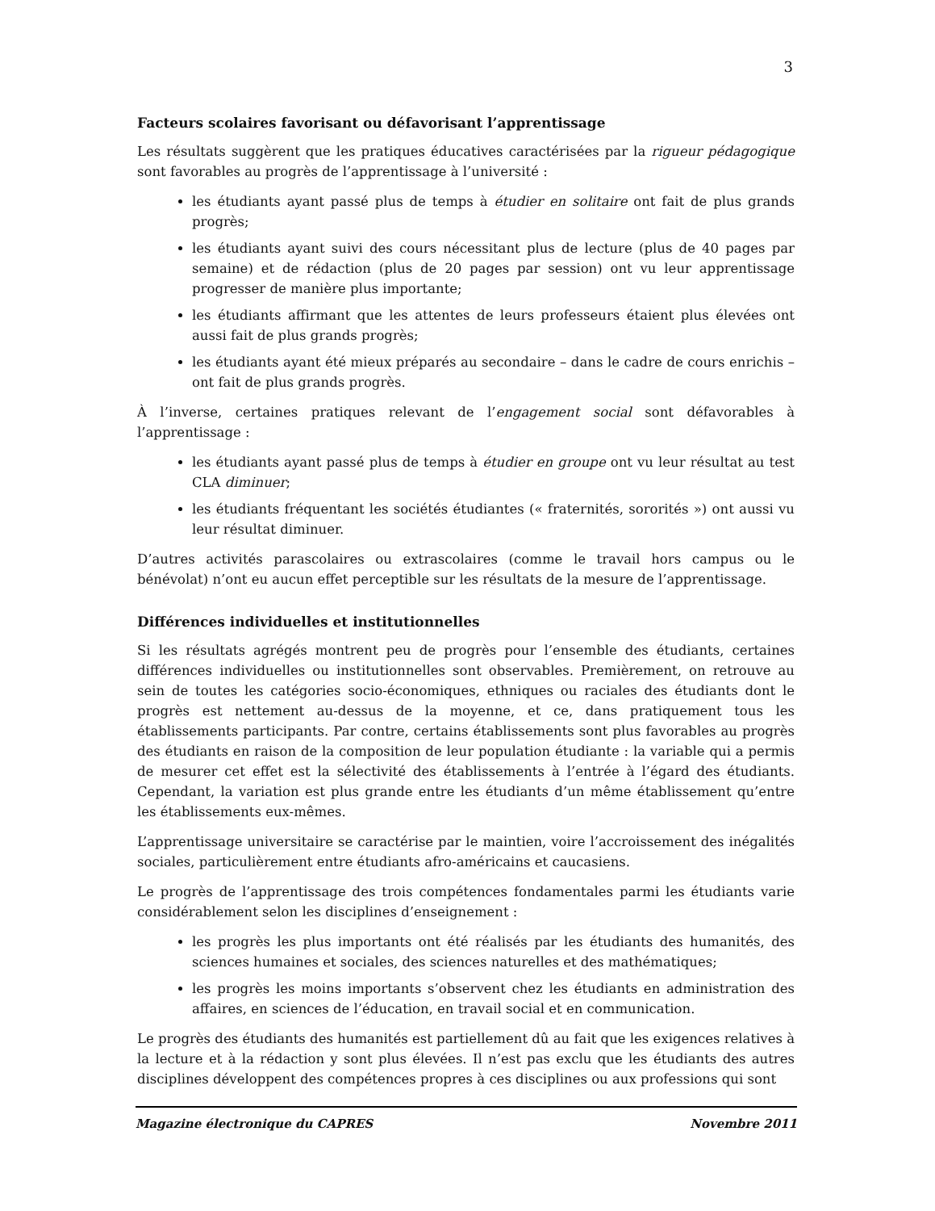3
Facteurs scolaires favorisant ou défavorisant l’apprentissage
Les résultats suggèrent que les pratiques éducatives caractérisées par la rigueur pédagogique sont favorables au progrès de l’apprentissage à l’université :
les étudiants ayant passé plus de temps à étudier en solitaire ont fait de plus grands progrès;
les étudiants ayant suivi des cours nécessitant plus de lecture (plus de 40 pages par semaine) et de rédaction (plus de 20 pages par session) ont vu leur apprentissage progresser de manière plus importante;
les étudiants affirmant que les attentes de leurs professeurs étaient plus élevées ont aussi fait de plus grands progrès;
les étudiants ayant été mieux préparés au secondaire – dans le cadre de cours enrichis – ont fait de plus grands progrès.
À l’inverse, certaines pratiques relevant de l’engagement social sont défavorables à l’apprentissage :
les étudiants ayant passé plus de temps à étudier en groupe ont vu leur résultat au test CLA diminuer;
les étudiants fréquentant les sociétés étudiantes (« fraternités, sororités ») ont aussi vu leur résultat diminuer.
D’autres activités parascolaires ou extrascolaires (comme le travail hors campus ou le bénévolat) n’ont eu aucun effet perceptible sur les résultats de la mesure de l’apprentissage.
Différences individuelles et institutionnelles
Si les résultats agrégés montrent peu de progrès pour l’ensemble des étudiants, certaines différences individuelles ou institutionnelles sont observables. Premièrement, on retrouve au sein de toutes les catégories socio-économiques, ethniques ou raciales des étudiants dont le progrès est nettement au-dessus de la moyenne, et ce, dans pratiquement tous les établissements participants. Par contre, certains établissements sont plus favorables au progrès des étudiants en raison de la composition de leur population étudiante : la variable qui a permis de mesurer cet effet est la sélectivité des établissements à l’entrée à l’égard des étudiants. Cependant, la variation est plus grande entre les étudiants d’un même établissement qu’entre les établissements eux-mêmes.
L’apprentissage universitaire se caractérise par le maintien, voire l’accroissement des inégalités sociales, particulièrement entre étudiants afro-américains et caucasiens.
Le progrès de l’apprentissage des trois compétences fondamentales parmi les étudiants varie considérablement selon les disciplines d’enseignement :
les progrès les plus importants ont été réalisés par les étudiants des humanités, des sciences humaines et sociales, des sciences naturelles et des mathématiques;
les progrès les moins importants s’observent chez les étudiants en administration des affaires, en sciences de l’éducation, en travail social et en communication.
Le progrès des étudiants des humanités est partiellement dû au fait que les exigences relatives à la lecture et à la rédaction y sont plus élevées. Il n’est pas exclu que les étudiants des autres disciplines développent des compétences propres à ces disciplines ou aux professions qui sont
Magazine électronique du CAPRES Novembre 2011